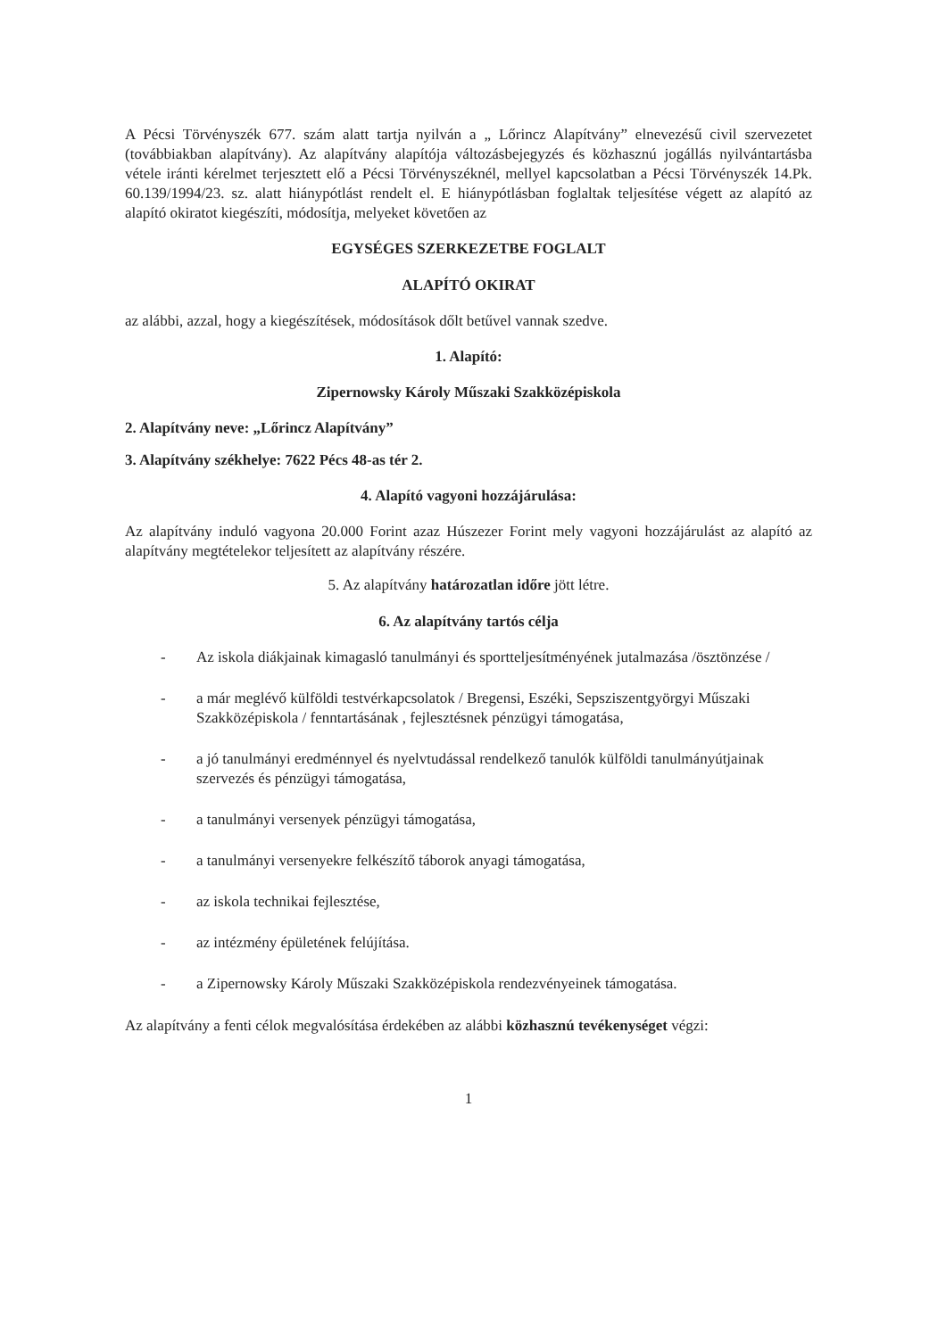A Pécsi Törvényszék 677. szám alatt tartja nyilván a „ Lőrincz Alapítvány” elnevezésű civil szervezetet (továbbiakban alapítvány). Az alapítvány alapítója változásbejegyzés és közhasznú jogállás nyilvántartásba vétele iránti kérelmet terjesztett elő a Pécsi Törvényszéknél, mellyel kapcsolatban a Pécsi Törvényszék 14.Pk. 60.139/1994/23. sz. alatt hiánypótlást rendelt el. E hiánypótlásban foglaltak teljesítése végett az alapító az alapító okiratot kiegészíti, módosítja, melyeket követően az
EGYSÉGES SZERKEZETBE FOGLALT
ALAPÍTÓ OKIRAT
az alábbi, azzal, hogy a kiegészítések, módosítások dőlt betűvel vannak szedve.
1. Alapító:
Zipernowsky Károly Műszaki Szakközépiskola
2. Alapítvány neve: „Lőrincz Alapítvány”
3. Alapítvány székhelye: 7622 Pécs 48-as tér 2.
4. Alapító vagyoni hozzájárulása:
Az alapítvány induló vagyona 20.000 Forint azaz Húszezer Forint mely vagyoni hozzájárulást az alapító az alapítvány megtételekor teljesített az alapítvány részére.
5. Az alapítvány határozatlan időre jött létre.
6. Az alapítvány tartós célja
- Az iskola diákjainak kimagasló tanulmányi és sportteljesítményének jutalmazása /ösztönzése /
- a már meglévő külföldi testvérkapcsolatok / Bregensi, Eszéki, Sepsziszentgyörgyi Műszaki Szakközépiskola / fenntartásának , fejlesztésnek pénzügyi támogatása,
- a jó tanulmányi eredménnyel és nyelvtudással rendelkező tanulók külföldi tanulmányútjainak szervezés és pénzügyi támogatása,
- a tanulmányi versenyek pénzügyi támogatása,
- a tanulmányi versenyekre felkészítő táborok anyagi támogatása,
- az iskola technikai fejlesztése,
- az intézmény épületének felújítása.
- a Zipernowsky Károly Műszaki Szakközépiskola rendezvényeinek támogatása.
Az alapítvány a fenti célok megvalósítása érdekében az alábbi közhasznú tevékenységet végzi:
1